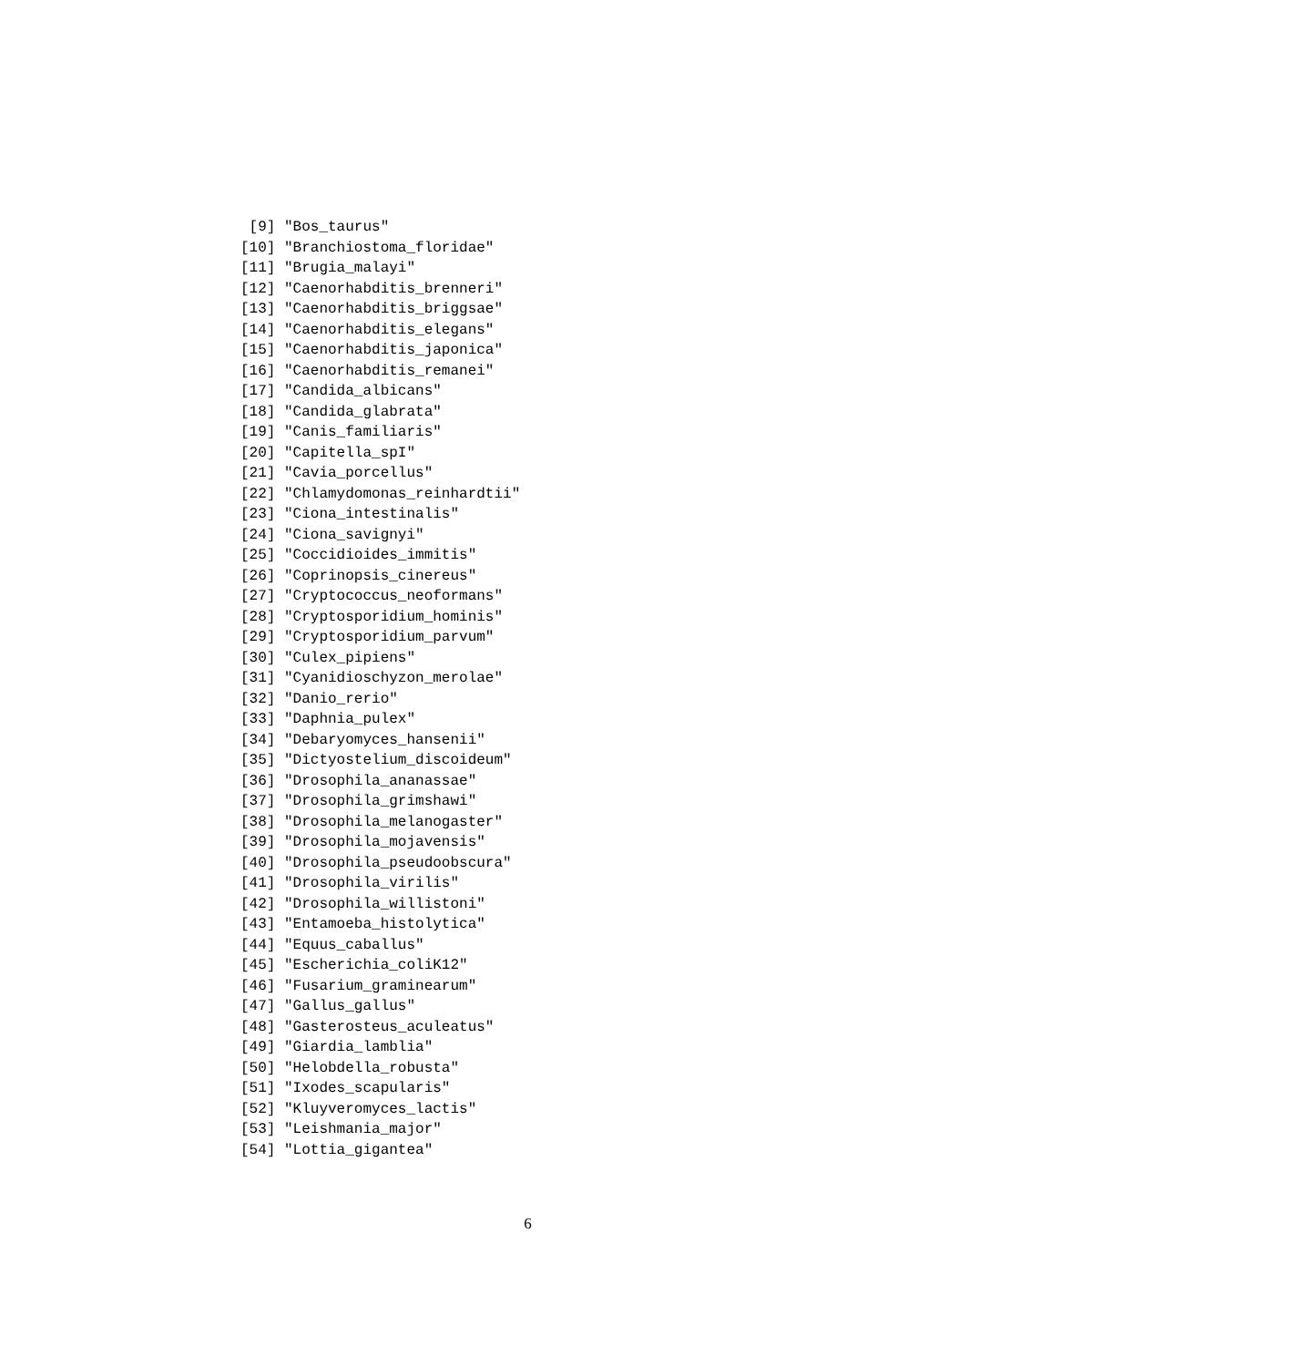[9] "Bos_taurus"
[10] "Branchiostoma_floridae"
[11] "Brugia_malayi"
[12] "Caenorhabditis_brenneri"
[13] "Caenorhabditis_briggsae"
[14] "Caenorhabditis_elegans"
[15] "Caenorhabditis_japonica"
[16] "Caenorhabditis_remanei"
[17] "Candida_albicans"
[18] "Candida_glabrata"
[19] "Canis_familiaris"
[20] "Capitella_spI"
[21] "Cavia_porcellus"
[22] "Chlamydomonas_reinhardtii"
[23] "Ciona_intestinalis"
[24] "Ciona_savignyi"
[25] "Coccidioides_immitis"
[26] "Coprinopsis_cinereus"
[27] "Cryptococcus_neoformans"
[28] "Cryptosporidium_hominis"
[29] "Cryptosporidium_parvum"
[30] "Culex_pipiens"
[31] "Cyanidioschyzon_merolae"
[32] "Danio_rerio"
[33] "Daphnia_pulex"
[34] "Debaryomyces_hansenii"
[35] "Dictyostelium_discoideum"
[36] "Drosophila_ananassae"
[37] "Drosophila_grimshawi"
[38] "Drosophila_melanogaster"
[39] "Drosophila_mojavensis"
[40] "Drosophila_pseudoobscura"
[41] "Drosophila_virilis"
[42] "Drosophila_willistoni"
[43] "Entamoeba_histolytica"
[44] "Equus_caballus"
[45] "Escherichia_coliK12"
[46] "Fusarium_graminearum"
[47] "Gallus_gallus"
[48] "Gasterosteus_aculeatus"
[49] "Giardia_lamblia"
[50] "Helobdella_robusta"
[51] "Ixodes_scapularis"
[52] "Kluyveromyces_lactis"
[53] "Leishmania_major"
[54] "Lottia_gigantea"
6